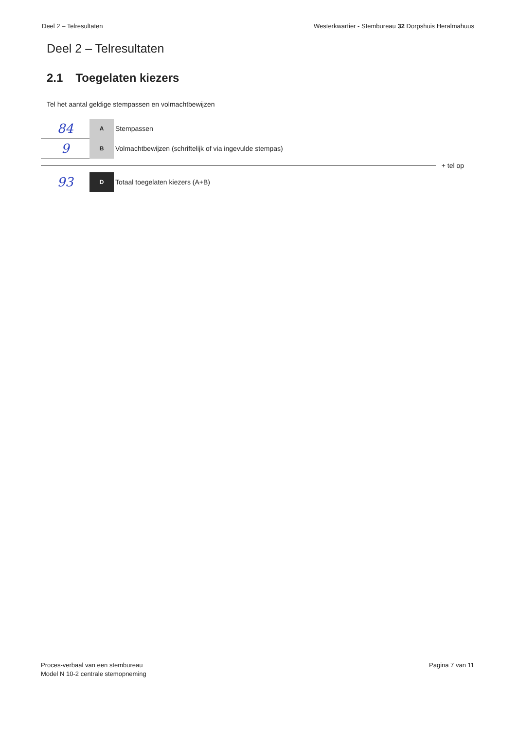Deel 2 – Telresultaten Westerkwartier - Stembureau 32 Dorpshuis Heralmahuus
Deel 2 – Telresultaten
2.1 Toegelaten kiezers
Tel het aantal geldige stempassen en volmachtbewijzen
| 84 | A | Stempassen |
| 9 | B | Volmachtbewijzen (schriftelijk of via ingevulde stempas) |
+ tel op
| 93 | D | Totaal toegelaten kiezers (A+B) |
Proces-verbaal van een stembureau
Model N 10-2 centrale stemopneming
Pagina 7 van 11